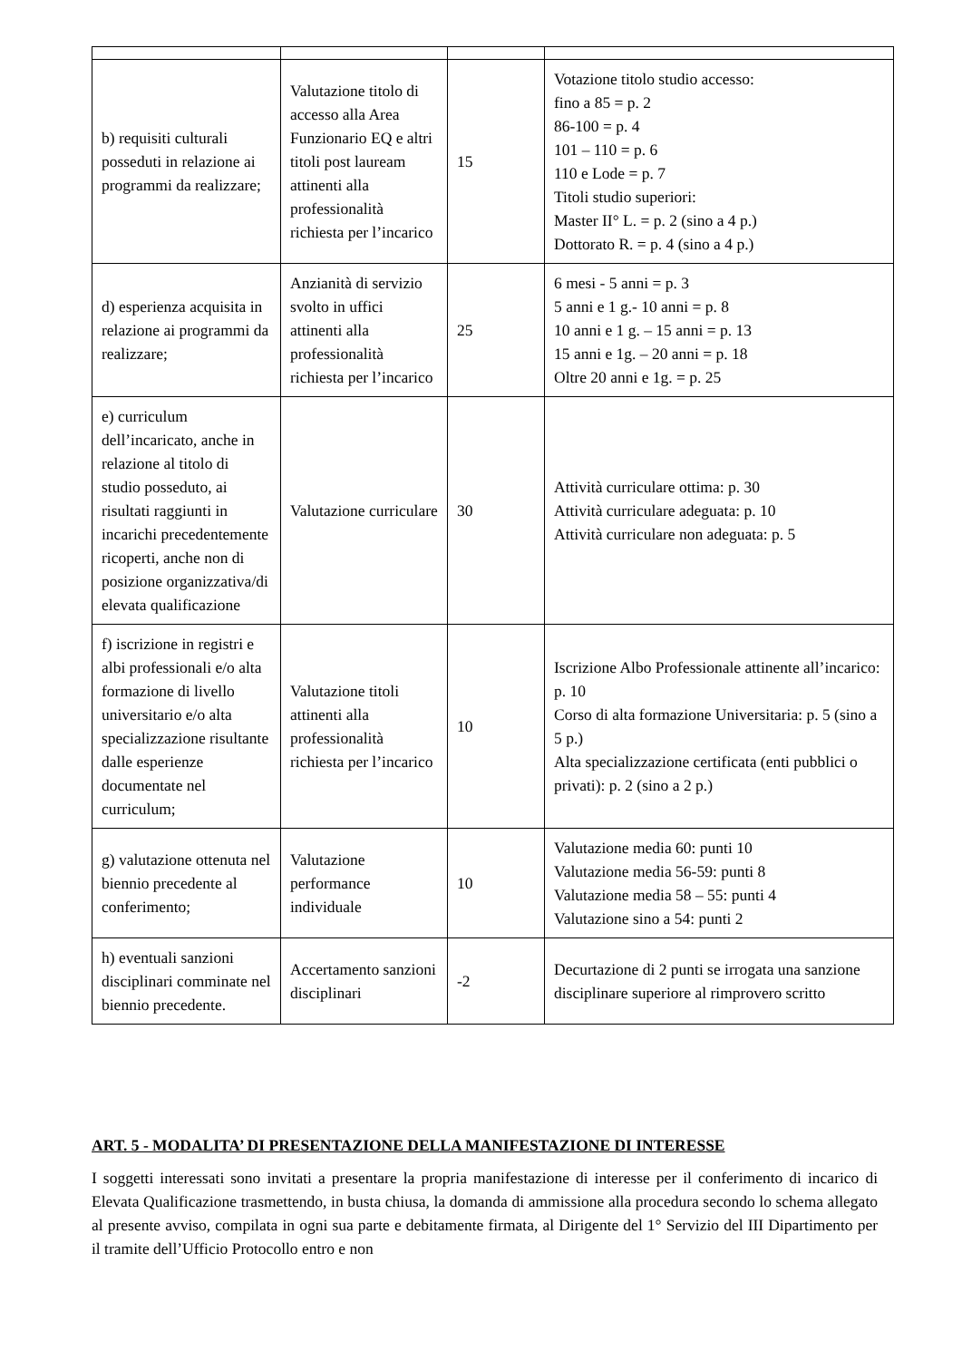| b) requisiti culturali posseduti in relazione ai programmi da realizzare; | Valutazione titolo di accesso alla Area Funzionario EQ e altri titoli post lauream attinenti alla professionalità richiesta per l’incarico | 15 | Votazione titolo studio accesso: fino a 85 = p. 2 86-100 = p. 4 101 – 110 = p. 6 110 e Lode = p. 7 Titoli studio superiori: Master II° L. = p. 2 (sino a 4 p.) Dottorato R. = p. 4 (sino a 4 p.) |
| d) esperienza acquisita in relazione ai programmi da realizzare; | Anzianità di servizio svolto in uffici attinenti alla professionalità richiesta per l’incarico | 25 | 6 mesi - 5 anni = p. 3 5 anni e 1 g.- 10 anni = p. 8 10 anni e 1 g. – 15 anni = p. 13 15 anni e 1g. – 20 anni = p. 18 Oltre 20 anni e 1g. = p. 25 |
| e) curriculum dell’incaricato, anche in relazione al titolo di studio posseduto, ai risultati raggiunti in incarichi precedentemente ricoperti, anche non di posizione organizzativa/di elevata qualificazione | Valutazione curriculare | 30 | Attività curriculare ottima: p. 30 Attività curriculare adeguata: p. 10 Attività curriculare non adeguata: p. 5 |
| f) iscrizione in registri e albi professionali e/o alta formazione di livello universitario e/o alta specializzazione risultante dalle esperienze documentate nel curriculum; | Valutazione titoli attinenti alla professionalità richiesta per l’incarico | 10 | Iscrizione Albo Professionale attinente all’incarico: p. 10 Corso di alta formazione Universitaria: p. 5 (sino a 5 p.) Alta specializzazione certificata (enti pubblici o privati): p. 2 (sino a 2 p.) |
| g) valutazione ottenuta nel biennio precedente al conferimento; | Valutazione performance individuale | 10 | Valutazione media 60: punti 10 Valutazione media 56-59: punti 8 Valutazione media 58 – 55: punti 4 Valutazione sino a 54: punti 2 |
| h) eventuali sanzioni disciplinari comminate nel biennio precedente. | Accertamento sanzioni disciplinari | -2 | Decurtazione di 2 punti se irrogata una sanzione disciplinare superiore al rimprovero scritto |
ART. 5 - MODALITA’ DI PRESENTAZIONE DELLA MANIFESTAZIONE DI INTERESSE
I soggetti interessati sono invitati a presentare la propria manifestazione di interesse per il conferimento di incarico di Elevata Qualificazione trasmettendo, in busta chiusa, la domanda di ammissione alla procedura secondo lo schema allegato al presente avviso, compilata in ogni sua parte e debitamente firmata, al Dirigente del 1° Servizio del III Dipartimento per il tramite dell’Ufficio Protocollo entro e non